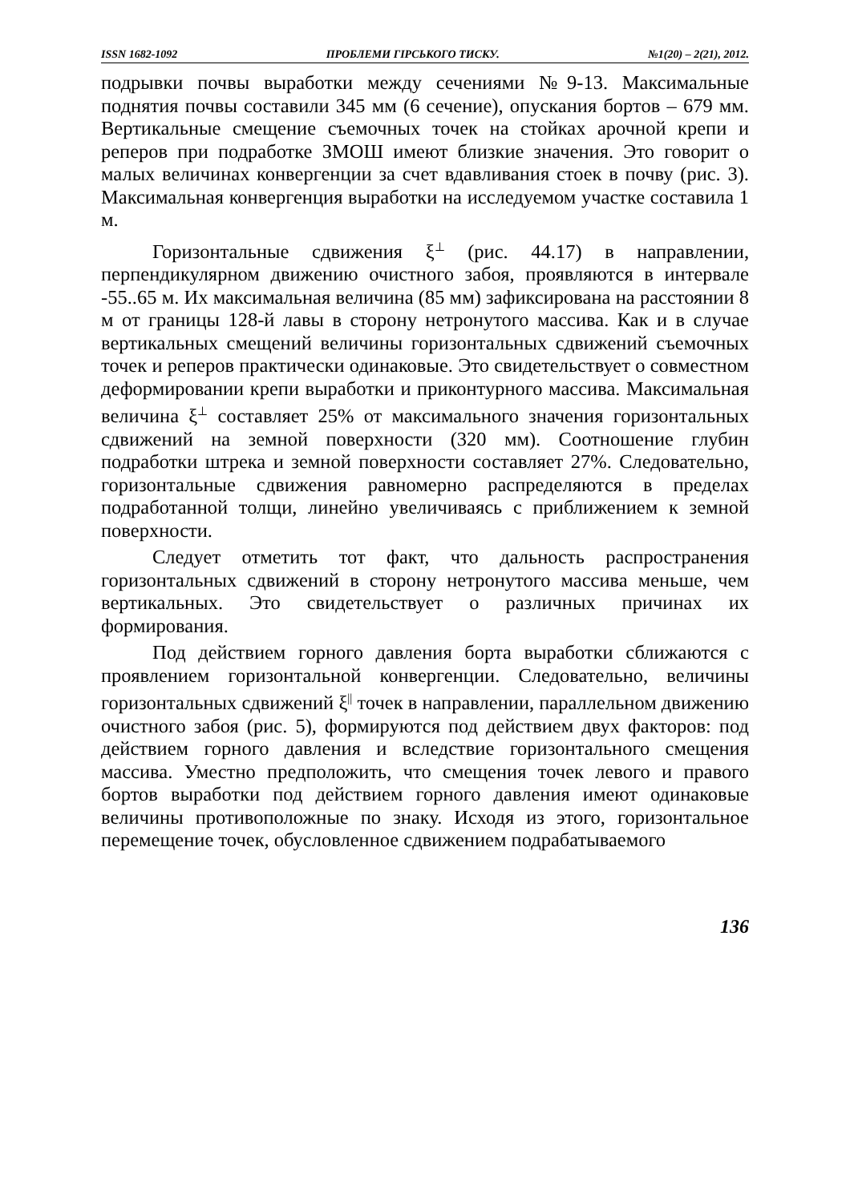ISSN 1682-1092 ПРОБЛЕМИ ГІРСЬКОГО ТИСКУ. №1(20) – 2(21), 2012.
подрывки почвы выработки между сечениями №9-13. Максимальные поднятия почвы составили 345 мм (6 сечение), опускания бортов – 679 мм. Вертикальные смещение съемочных точек на стойках арочной крепи и реперов при подработке ЗМОШ имеют близкие значения. Это говорит о малых величинах конвергенции за счет вдавливания стоек в почву (рис. 3). Максимальная конвергенция выработки на исследуемом участке составила 1 м.
Горизонтальные сдвижения ξ<sup>⊥</sup> (рис. 44.17) в направлении, перпендикулярном движению очистного забоя, проявляются в интервале -55..65 м. Их максимальная величина (85 мм) зафиксирована на расстоянии 8 м от границы 128-й лавы в сторону нетронутого массива. Как и в случае вертикальных смещений величины горизонтальных сдвижений съемочных точек и реперов практически одинаковые. Это свидетельствует о совместном деформировании крепи выработки и приконтурного массива. Максимальная величина ξ<sup>⊥</sup> составляет 25% от максимального значения горизонтальных сдвижений на земной поверхности (320 мм). Соотношение глубин подработки штрека и земной поверхности составляет 27%. Следовательно, горизонтальные сдвижения равномерно распределяются в пределах подработанной толщи, линейно увеличиваясь с приближением к земной поверхности.
Следует отметить тот факт, что дальность распространения горизонтальных сдвижений в сторону нетронутого массива меньше, чем вертикальных. Это свидетельствует о различных причинах их формирования.
Под действием горного давления борта выработки сближаются с проявлением горизонтальной конвергенции. Следовательно, величины горизонтальных сдвижений ξ<sup>||</sup> точек в направлении, параллельном движению очистного забоя (рис. 5), формируются под действием двух факторов: под действием горного давления и вследствие горизонтального смещения массива. Уместно предположить, что смещения точек левого и правого бортов выработки под действием горного давления имеют одинаковые величины противоположные по знаку. Исходя из этого, горизонтальное перемещение точек, обусловленное сдвижением подрабатываемого
136